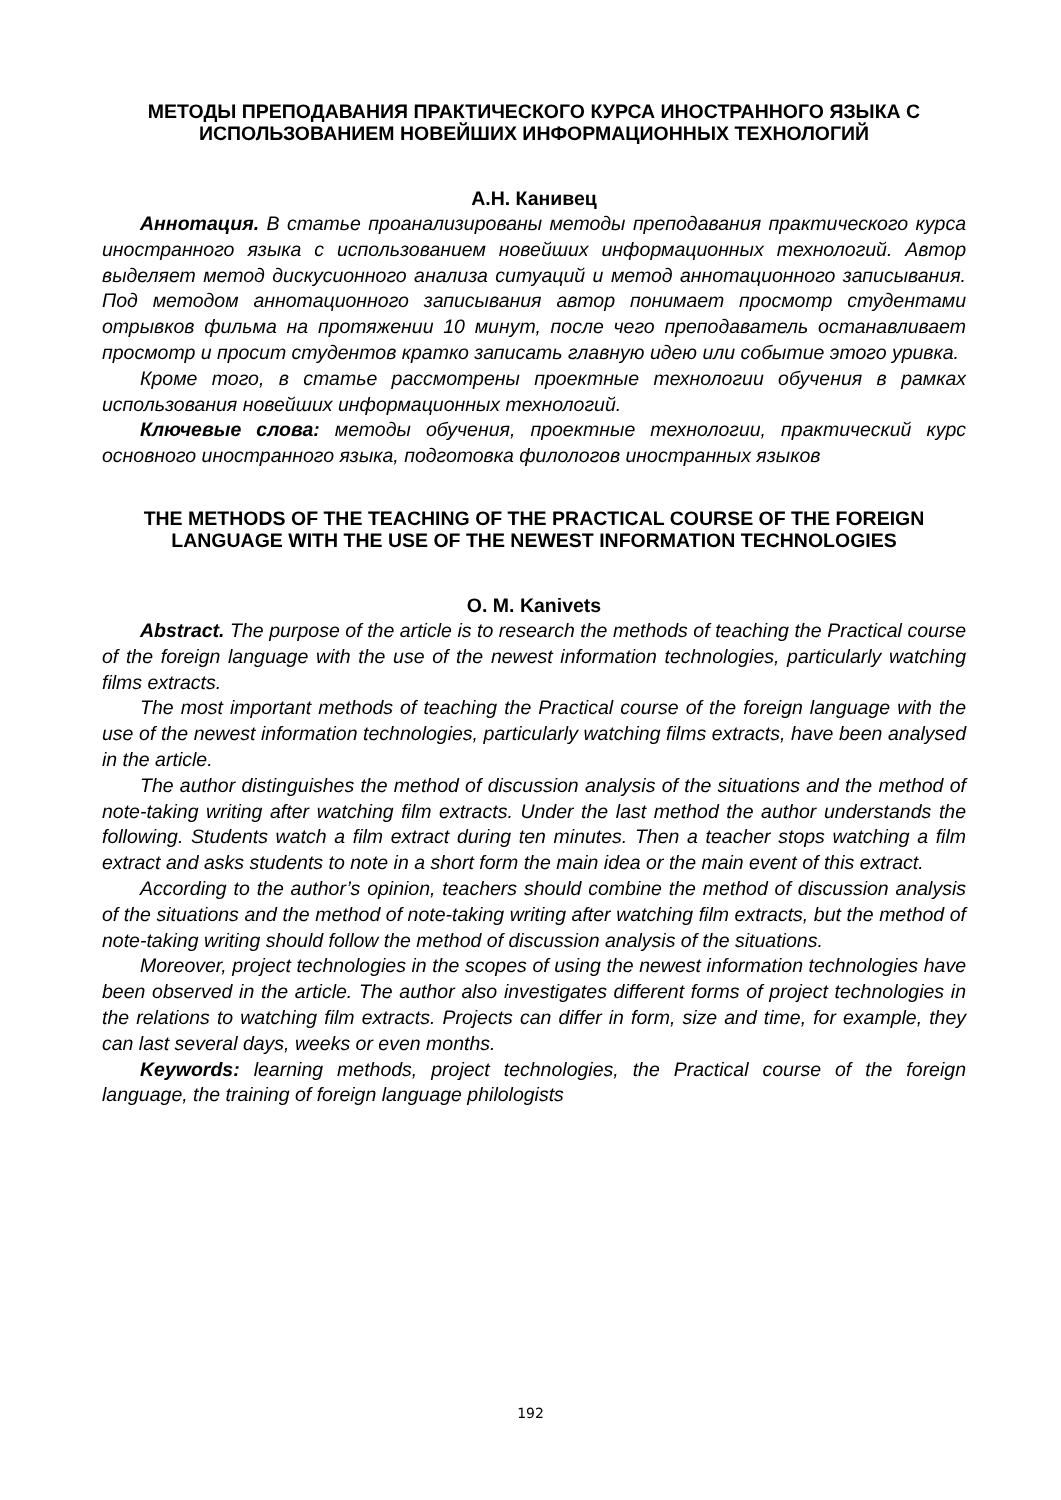МЕТОДЫ ПРЕПОДАВАНИЯ ПРАКТИЧЕСКОГО КУРСА ИНОСТРАННОГО ЯЗЫКА С ИСПОЛЬЗОВАНИЕМ НОВЕЙШИХ ИНФОРМАЦИОННЫХ ТЕХНОЛОГИЙ
А.Н. Канивец
Аннотация. В статье проанализированы методы преподавания практического курса иностранного языка с использованием новейших информационных технологий. Автор выделяет метод дискусионного анализа ситуаций и метод аннотационного записывания. Под методом аннотационного записывания автор понимает просмотр студентами отрывков фильма на протяжении 10 минут, после чего преподаватель останавливает просмотр и просит студентов кратко записать главную идею или событие этого уривка.
Кроме того, в статье рассмотрены проектные технологии обучения в рамках использования новейших информационных технологий.
Ключевые слова: методы обучения, проектные технологии, практический курс основного иностранного языка, подготовка филологов иностранных языков
THE METHODS OF THE TEACHING OF THE PRACTICAL COURSE OF THE FOREIGN LANGUAGE WITH THE USE OF THE NEWEST INFORMATION TECHNOLOGIES
O. M. Kanivets
Abstract. The purpose of the article is to research the methods of teaching the Practical course of the foreign language with the use of the newest information technologies, particularly watching films extracts.
The most important methods of teaching the Practical course of the foreign language with the use of the newest information technologies, particularly watching films extracts, have been analysed in the article.
The author distinguishes the method of discussion analysis of the situations and the method of note-taking writing after watching film extracts. Under the last method the author understands the following. Students watch a film extract during ten minutes. Then a teacher stops watching a film extract and asks students to note in a short form the main idea or the main event of this extract.
According to the author’s opinion, teachers should combine the method of discussion analysis of the situations and the method of note-taking writing after watching film extracts, but the method of note-taking writing should follow the method of discussion analysis of the situations.
Moreover, project technologies in the scopes of using the newest information technologies have been observed in the article. The author also investigates different forms of project technologies in the relations to watching film extracts. Projects can differ in form, size and time, for example, they can last several days, weeks or even months.
Keywords: learning methods, project technologies, the Practical course of the foreign language, the training of foreign language philologists
192